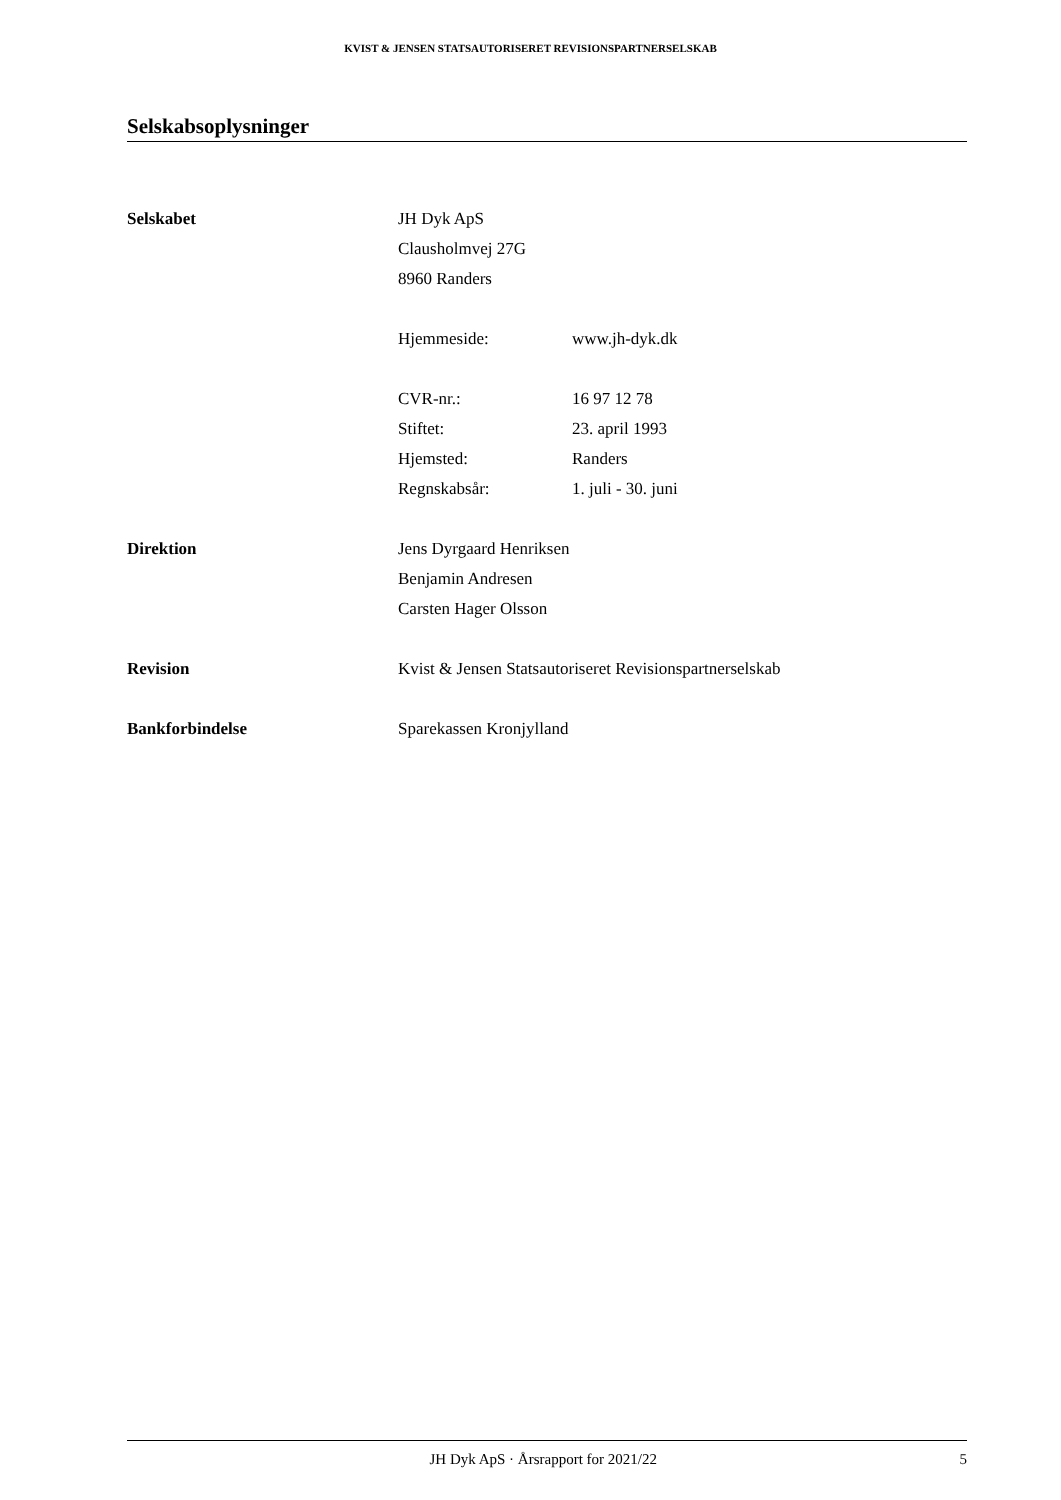KVIST & JENSEN STATSAUTORISERET REVISIONSPARTNERSELSKAB
Selskabsoplysninger
Selskabet JH Dyk ApS
Clausholmvej 27G
8960 Randers
Hjemmeside: www.jh-dyk.dk
CVR-nr.: 16 97 12 78
Stiftet: 23. april 1993
Hjemsted: Randers
Regnskabsår: 1. juli - 30. juni
Direktion Jens Dyrgaard Henriksen
Benjamin Andresen
Carsten Hager Olsson
Revision Kvist & Jensen Statsautoriseret Revisionspartnerselskab
Bankforbindelse Sparekassen Kronjylland
JH Dyk ApS · Årsrapport for 2021/22
5